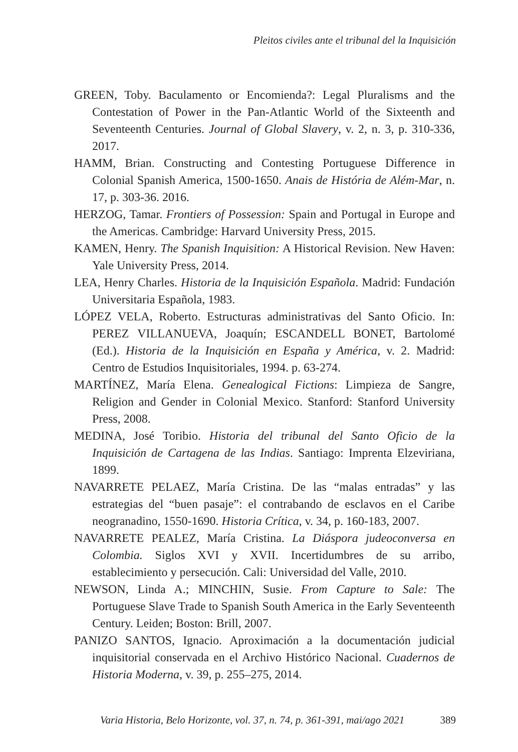Pleitos civiles ante el tribunal del la Inquisición
GREEN, Toby. Baculamento or Encomienda?: Legal Pluralisms and the Contestation of Power in the Pan-Atlantic World of the Sixteenth and Seventeenth Centuries. Journal of Global Slavery, v. 2, n. 3, p. 310-336, 2017.
HAMM, Brian. Constructing and Contesting Portuguese Difference in Colonial Spanish America, 1500-1650. Anais de História de Além-Mar, n. 17, p. 303-36. 2016.
HERZOG, Tamar. Frontiers of Possession: Spain and Portugal in Europe and the Americas. Cambridge: Harvard University Press, 2015.
KAMEN, Henry. The Spanish Inquisition: A Historical Revision. New Haven: Yale University Press, 2014.
LEA, Henry Charles. Historia de la Inquisición Española. Madrid: Fundación Universitaria Española, 1983.
LÓPEZ VELA, Roberto. Estructuras administrativas del Santo Oficio. In: PEREZ VILLANUEVA, Joaquín; ESCANDELL BONET, Bartolomé (Ed.). Historia de la Inquisición en España y América, v. 2. Madrid: Centro de Estudios Inquisitoriales, 1994. p. 63-274.
MARTÍNEZ, María Elena. Genealogical Fictions: Limpieza de Sangre, Religion and Gender in Colonial Mexico. Stanford: Stanford University Press, 2008.
MEDINA, José Toribio. Historia del tribunal del Santo Oficio de la Inquisición de Cartagena de las Indias. Santiago: Imprenta Elzeviriana, 1899.
NAVARRETE PELAEZ, María Cristina. De las “malas entradas” y las estrategias del “buen pasaje”: el contrabando de esclavos en el Caribe neogranadino, 1550-1690. Historia Crítica, v. 34, p. 160-183, 2007.
NAVARRETE PEALEZ, María Cristina. La Diáspora judeoconversa en Colombia. Siglos XVI y XVII. Incertidumbres de su arribo, establecimiento y persecución. Cali: Universidad del Valle, 2010.
NEWSON, Linda A.; MINCHIN, Susie. From Capture to Sale: The Portuguese Slave Trade to Spanish South America in the Early Seventeenth Century. Leiden; Boston: Brill, 2007.
PANIZO SANTOS, Ignacio. Aproximación a la documentación judicial inquisitorial conservada en el Archivo Histórico Nacional. Cuadernos de Historia Moderna, v. 39, p. 255–275, 2014.
Varia Historia, Belo Horizonte, vol. 37, n. 74, p. 361-391, mai/ago 2021 389